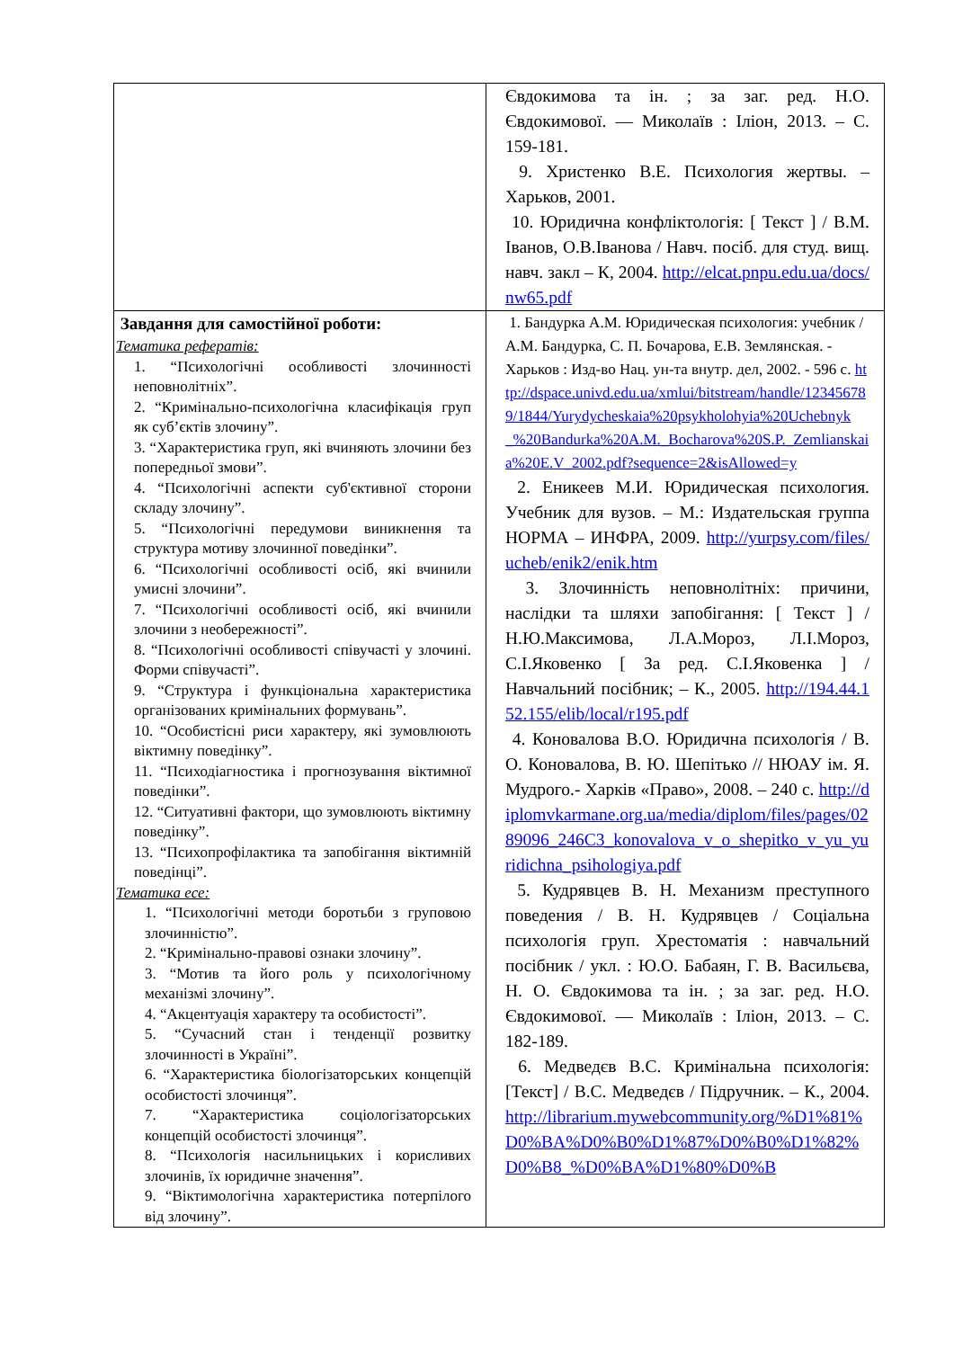| | Євдокимова та ін. ; за заг. ред. Н.О. Євдокимової. — Миколаїв : Іліон, 2013. – С. 159-181. 9. Христенко В.Е. Психология жертвы. – Харьков, 2001. 10. Юридична конфліктологія: [ Текст ] / В.М. Іванов, О.В.Іванова / Навч. посіб. для студ. вищ. навч. закл – К, 2004. http://elcat.pnpu.edu.ua/docs/nw65.pdf |
| Завдання для самостійної роботи: Тематика рефератів: 1. “Психологічні особливості злочинності неповнолітніх”. 2. “Кримінально-психологічна класифікація груп як суб’єктів злочину”. 3. “Характеристика груп, які вчиняють злочини без попередньої змови”. 4. “Психологічні аспекти суб'єктивної сторони складу злочину”. 5. “Психологічні передумови виникнення та структура мотиву злочинної поведінки”. 6. “Психологічні особливості осіб, які вчинили умисні злочини”. 7. “Психологічні особливості осіб, які вчинили злочини з необережності”. 8. “Психологічні особливості співучасті у злочині. Форми співучасті”. 9. “Структура і функціональна характеристика організованих кримінальних формувань”. 10. “Особистісні риси характеру, які зумовлюють віктимну поведінку”. 11. “Психодіагностика і прогнозування віктимної поведінки”. 12. “Ситуативні фактори, що зумовлюють віктимну поведінку”. 13. “Психопрофілактика та запобігання віктимній поведінці”. Тематика есе: 1. “Психологічні методи боротьби з груповою злочинністю”. 2. “Кримінально-правові ознаки злочину”. 3. “Мотив та його роль у психологічному механізмі злочину”. 4. “Акцентуація характеру та особистості”. 5. “Сучасний стан і тенденції розвитку злочинності в Україні”. 6. “Характеристика біологізаторських концепцій особистості злочинця”. 7. “Характеристика соціологізаторських концепцій особистості злочинця”. 8. “Психологія насильницьких і корисливих злочинів, їх юридичне значення”. 9. “Віктимологічна характеристика потерпілого від злочину”. | 1. Бандурка А.М. Юридическая психология: учебник / А.М. Бандурка, С. П. Бочарова, Е.В. Землянская. - Харьков : Изд-во Нац. ун-та внутр. дел, 2002. - 596 с. http://dspace.univd.edu.ua/xmlui/bitstream/handle/123456789/1844/Yurydycheskaia%20psykholohyia%20Uchebnyk_%20Bandurka%20A.M._Bocharova%20S.P._Zemlianskaia%20E.V_2002.pdf?sequence=2&isAllowed=y 2. Еникеев М.И. Юридическая психология. Учебник для вузов. – М.: Издательская группа НОРМА – ИНФРА, 2009. http://yurpsy.com/files/ucheb/enik2/enik.htm 3. Злочинність неповнолітніх: причини, наслідки та шляхи запобігання: [ Текст ] / Н.Ю.Максимова, Л.А.Мороз, Л.І.Мороз, С.І.Яковенко [ За ред. С.І.Яковенка ] / Навчальний посібник; – К., 2005. http://194.44.152.155/elib/local/r195.pdf 4. Коновалова В.О. Юридична психологія / В. О. Коновалова, В. Ю. Шепітько // НЮАУ ім. Я. Мудрого.- Харків «Право», 2008. – 240 с. http://diplomvkarmane.org.ua/media/diplom/files/pages/0289096_246C3_konovalova_v_o_shepitko_v_yu_yuridichna_psihologiya.pdf 5. Кудрявцев В. Н. Механизм преступного поведения / В. Н. Кудрявцев / Соціальна психологія груп. Хрестоматія : навчальний посібник / укл. : Ю.О. Бабаян, Г. В. Васильєва, Н. О. Євдокимова та ін. ; за заг. ред. Н.О. Євдокимової. — Миколаїв : Іліон, 2013. – С. 182-189. 6. Медведєв В.С. Кримінальна психологія: [Текст] / В.С. Медведєв / Підручник. – К., 2004. http://librarium.mywebcommunity.org/%D1%81%D0%BA%D0%B0%D1%87%D0%B0%D1%82%D0%B8_%D0%BA%D1%80%D0%B |